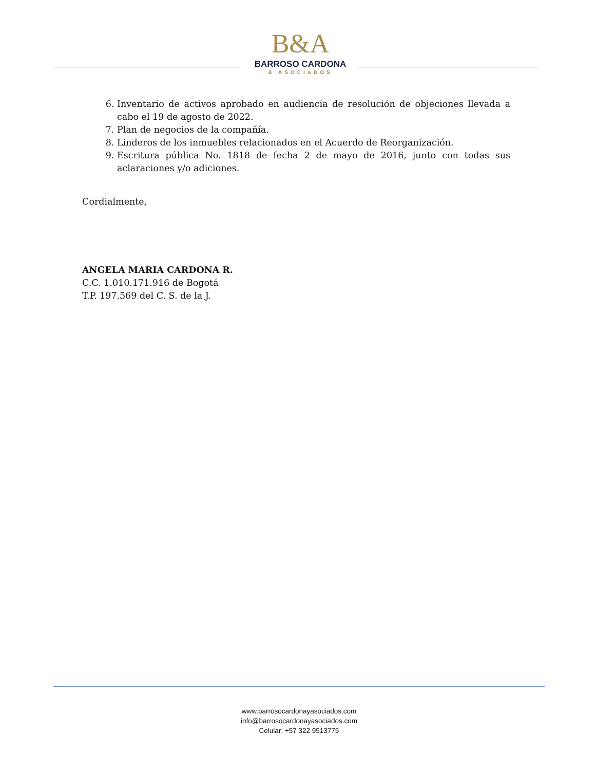B&A
BARROSO CARDONA
& ASOCIADOS
6. Inventario de activos aprobado en audiencia de resolución de objeciones llevada a cabo el 19 de agosto de 2022.
7. Plan de negocios de la compañía.
8. Linderos de los inmuebles relacionados en el Acuerdo de Reorganización.
9. Escritura pública No. 1818 de fecha 2 de mayo de 2016, junto con todas sus aclaraciones y/o adiciones.
Cordialmente,
ANGELA MARIA CARDONA R.
C.C. 1.010.171.916 de Bogotá
T.P. 197.569 del C. S. de la J.
www.barrosocardonayasociados.com
info@barrosocardonayasociados.com
Celular: +57 322 9513775